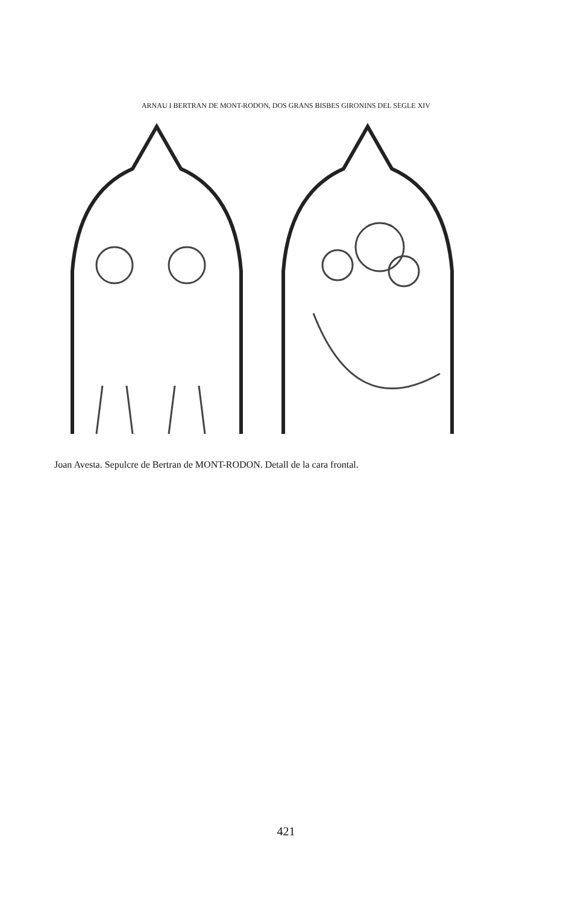ARNAU I BERTRAN DE MONT-RODON, DOS GRANS BISBES GIRONINS DEL SEGLE XIV
Joan Avesta. Sepulcre de Bertran de MONT-RODON. Detall de la cara frontal.
421